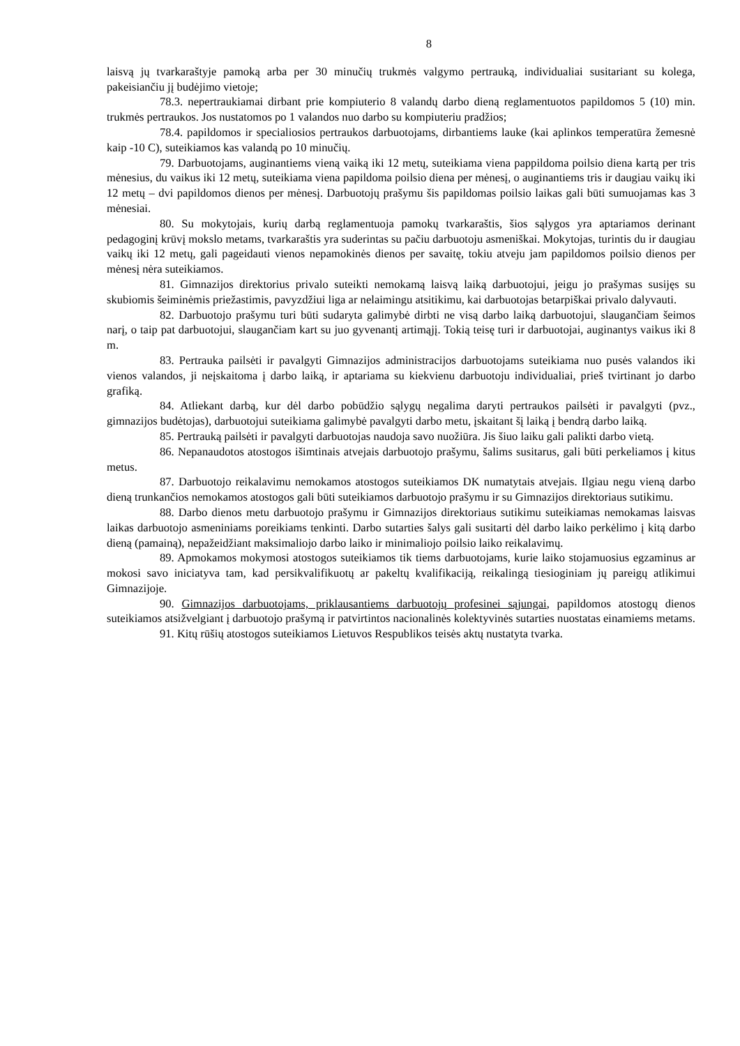8
laisvą jų tvarkaraštyje pamoką arba per 30 minučių trukmės valgymo pertrauką, individualiai susitariant su kolega, pakeisiančiu jį budėjimo vietoje;
78.3. nepertraukiamai dirbant prie kompiuterio 8 valandų darbo dieną reglamentuotos papildomos 5 (10) min. trukmės pertraukos. Jos nustatomos po 1 valandos nuo darbo su kompiuteriu pradžios;
78.4. papildomos ir specialiosios pertraukos darbuotojams, dirbantiems lauke (kai aplinkos temperatūra žemesnė kaip -10 C), suteikiamos kas valandą po 10 minučių.
79. Darbuotojams, auginantiems vieną vaiką iki 12 metų, suteikiama viena pappildoma poilsio diena kartą per tris mėnesius, du vaikus iki 12 metų, suteikiama viena papildoma poilsio diena per mėnesį, o auginantiems tris ir daugiau vaikų iki 12 metų – dvi papildomos dienos per mėnesį. Darbuotojų prašymu šis papildomas poilsio laikas gali būti sumuojamas kas 3 mėnesiai.
80. Su mokytojais, kurių darbą reglamentuoja pamokų tvarkaraštis, šios sąlygos yra aptariamos derinant pedagoginį krūvį mokslo metams, tvarkaraštis yra suderintas su pačiu darbuotoju asmeniškai. Mokytojas, turintis du ir daugiau vaikų iki 12 metų, gali pageidauti vienos nepamokinės dienos per savaitę, tokiu atveju jam papildomos poilsio dienos per mėnesį nėra suteikiamos.
81. Gimnazijos direktorius privalo suteikti nemokamą laisvą laiką darbuotojui, jeigu jo prašymas susijęs su skubiomis šeiminėmis priežastimis, pavyzdžiui liga ar nelaimingu atsitikimu, kai darbuotojas betarpiškai privalo dalyvauti.
82. Darbuotojo prašymu turi būti sudaryta galimybė dirbti ne visą darbo laiką darbuotojui, slaugančiam šeimos narį, o taip pat darbuotojui, slaugančiam kart su juo gyvenantį artimąjį. Tokią teisę turi ir darbuotojai, auginantys vaikus iki 8 m.
83. Pertrauka pailsėti ir pavalgyti Gimnazijos administracijos darbuotojams suteikiama nuo pusės valandos iki vienos valandos, ji neįskaitoma į darbo laiką, ir aptariama su kiekvienu darbuotoju individualiai, prieš tvirtinant jo darbo grafiką.
84. Atliekant darbą, kur dėl darbo pobūdžio sąlygų negalima daryti pertraukos pailsėti ir pavalgyti (pvz., gimnazijos budėtojas), darbuotojui suteikiama galimybė pavalgyti darbo metu, įskaitant šį laiką į bendrą darbo laiką.
85. Pertrauką pailsėti ir pavalgyti darbuotojas naudoja savo nuožiūra. Jis šiuo laiku gali palikti darbo vietą.
86. Nepanaudotos atostogos išimtinais atvejais darbuotojo prašymu, šalims susitarus, gali būti perkeliamos į kitus metus.
87. Darbuotojo reikalavimu nemokamos atostogos suteikiamos DK numatytais atvejais. Ilgiau negu vieną darbo dieną trunkančios nemokamos atostogos gali būti suteikiamos darbuotojo prašymu ir su Gimnazijos direktoriaus sutikimu.
88. Darbo dienos metu darbuotojo prašymu ir Gimnazijos direktoriaus sutikimu suteikiamas nemokamas laisvas laikas darbuotojo asmeniniams poreikiams tenkinti. Darbo sutarties šalys gali susitarti dėl darbo laiko perkėlimo į kitą darbo dieną (pamainą), nepažeidžiant maksimaliojo darbo laiko ir minimaliojo poilsio laiko reikalavimų.
89. Apmokamos mokymosi atostogos suteikiamos tik tiems darbuotojams, kurie laiko stojamuosius egzaminus ar mokosi savo iniciatyva tam, kad persikvalifikuotų ar pakeltų kvalifikaciją, reikalingą tiesioginiam jų pareigų atlikimui Gimnazijoje.
90. Gimnazijos darbuotojams, priklausantiems darbuotojų profesinei sąjungai, papildomos atostogų dienos suteikiamos atsižvelgiant į darbuotojo prašymą ir patvirtintos nacionalinės kolektyvinės sutarties nuostatas einamiems metams.
91. Kitų rūšių atostogos suteikiamos Lietuvos Respublikos teisės aktų nustatyta tvarka.